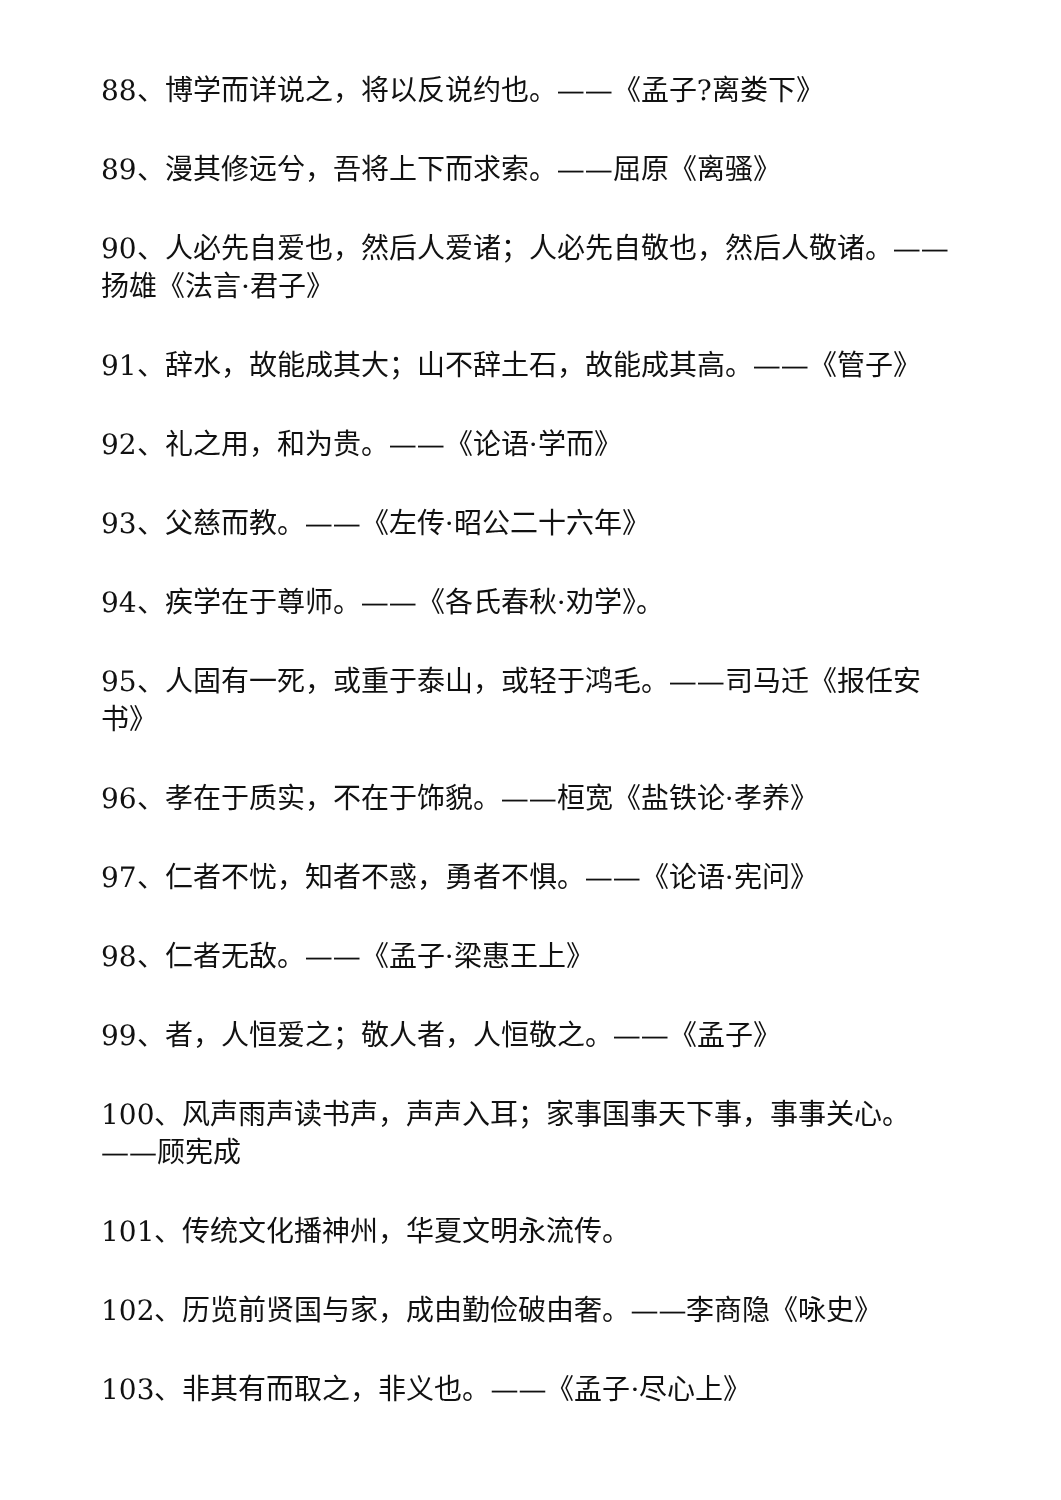88、博学而详说之，将以反说约也。——《孟子?离娄下》
89、漫其修远兮，吾将上下而求索。——屈原《离骚》
90、人必先自爱也，然后人爱诸；人必先自敬也，然后人敬诸。——扬雄《法言·君子》
91、辞水，故能成其大；山不辞土石，故能成其高。——《管子》
92、礼之用，和为贵。——《论语·学而》
93、父慈而教。——《左传·昭公二十六年》
94、疾学在于尊师。——《各氏春秋·劝学》。
95、人固有一死，或重于泰山，或轻于鸿毛。——司马迁《报任安书》
96、孝在于质实，不在于饰貌。——桓宽《盐铁论·孝养》
97、仁者不忧，知者不惑，勇者不惧。——《论语·宪问》
98、仁者无敌。——《孟子·梁惠王上》
99、者，人恒爱之；敬人者，人恒敬之。——《孟子》
100、风声雨声读书声，声声入耳；家事国事天下事，事事关心。——顾宪成
101、传统文化播神州，华夏文明永流传。
102、历览前贤国与家，成由勤俭破由奢。——李商隐《咏史》
103、非其有而取之，非义也。——《孟子·尽心上》